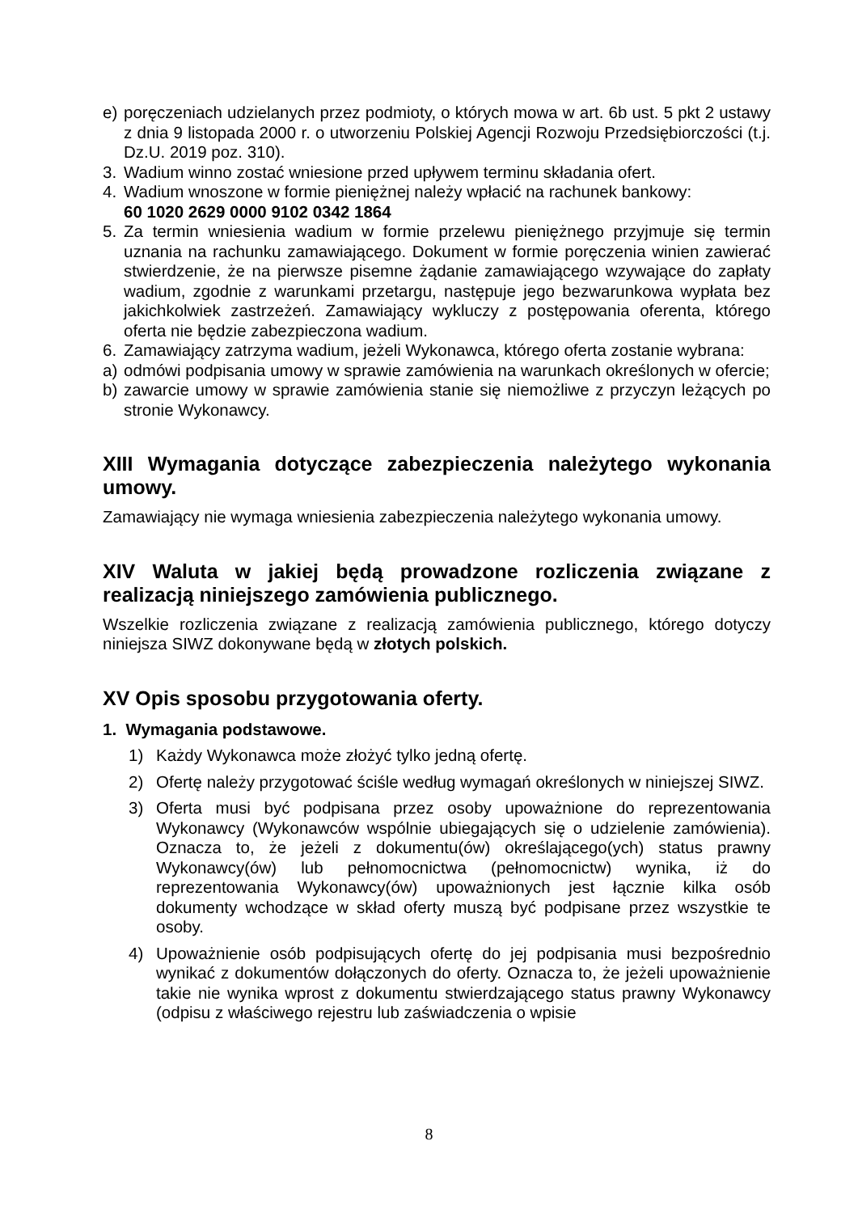e) poręczeniach udzielanych przez podmioty, o których mowa w art. 6b ust. 5 pkt 2 ustawy z dnia 9 listopada 2000 r. o utworzeniu Polskiej Agencji Rozwoju Przedsiębiorczości (t.j. Dz.U. 2019 poz. 310).
3. Wadium winno zostać wniesione przed upływem terminu składania ofert.
4. Wadium wnoszone w formie pieniężnej należy wpłacić na rachunek bankowy:
60 1020 2629 0000 9102 0342 1864
5. Za termin wniesienia wadium w formie przelewu pieniężnego przyjmuje się termin uznania na rachunku zamawiającego. Dokument w formie poręczenia winien zawierać stwierdzenie, że na pierwsze pisemne żądanie zamawiającego wzywające do zapłaty wadium, zgodnie z warunkami przetargu, następuje jego bezwarunkowa wypłata bez jakichkolwiek zastrzeżeń. Zamawiający wykluczy z postępowania oferenta, którego oferta nie będzie zabezpieczona wadium.
6. Zamawiający zatrzyma wadium, jeżeli Wykonawca, którego oferta zostanie wybrana:
a) odmówi podpisania umowy w sprawie zamówienia na warunkach określonych w ofercie;
b) zawarcie umowy w sprawie zamówienia stanie się niemożliwe z przyczyn leżących po stronie Wykonawcy.
XIII Wymagania dotyczące zabezpieczenia należytego wykonania umowy.
Zamawiający nie wymaga wniesienia zabezpieczenia należytego wykonania umowy.
XIV Waluta w jakiej będą prowadzone rozliczenia związane z realizacją niniejszego zamówienia publicznego.
Wszelkie rozliczenia związane z realizacją zamówienia publicznego, którego dotyczy niniejsza SIWZ dokonywane będą w złotych polskich.
XV Opis sposobu przygotowania oferty.
1. Wymagania podstawowe.
1) Każdy Wykonawca może złożyć tylko jedną ofertę.
2) Ofertę należy przygotować ściśle według wymagań określonych w niniejszej SIWZ.
3) Oferta musi być podpisana przez osoby upoważnione do reprezentowania Wykonawcy (Wykonawców wspólnie ubiegających się o udzielenie zamówienia). Oznacza to, że jeżeli z dokumentu(ów) określającego(ych) status prawny Wykonawcy(ów) lub pełnomocnictwa (pełnomocnictw) wynika, iż do reprezentowania Wykonawcy(ów) upoważnionych jest łącznie kilka osób dokumenty wchodzące w skład oferty muszą być podpisane przez wszystkie te osoby.
4) Upoważnienie osób podpisujących ofertę do jej podpisania musi bezpośrednio wynikać z dokumentów dołączonych do oferty. Oznacza to, że jeżeli upoważnienie takie nie wynika wprost z dokumentu stwierdzającego status prawny Wykonawcy (odpisu z właściwego rejestru lub zaświadczenia o wpisie
8